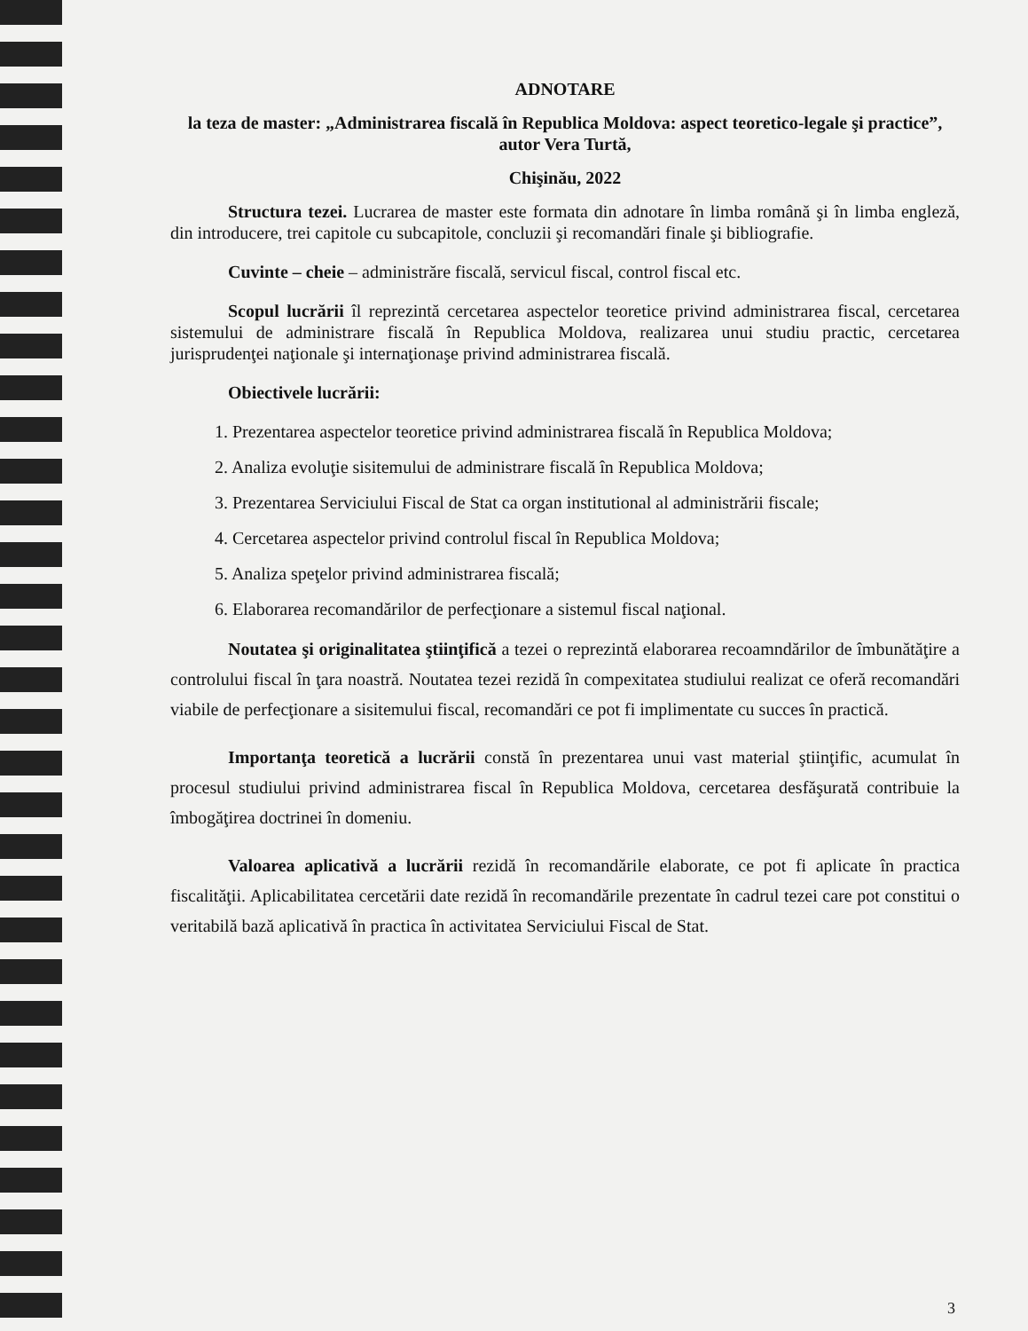ADNOTARE
la teza de master: „Administrarea fiscală în Republica Moldova: aspect teoretico-legale şi practice”, autor Vera Turtă,
Chişinău, 2022
Structura tezei. Lucrarea de master este formata din adnotare în limba română şi în limba engleză, din introducere, trei capitole cu subcapitole, concluzii şi recomandări finale şi bibliografie.
Cuvinte – cheie – administrăre fiscală, servicul fiscal, control fiscal etc.
Scopul lucrării îl reprezintă cercetarea aspectelor teoretice privind administrarea fiscal, cercetarea sistemului de administrare fiscală în Republica Moldova, realizarea unui studiu practic, cercetarea jurisprudenţei naţionale şi internaţionaşe privind administrarea fiscală.
Obiectivele lucrării:
1. Prezentarea aspectelor teoretice privind administrarea fiscală în Republica Moldova;
2. Analiza evoluţie sisitemului de administrare fiscală în Republica Moldova;
3. Prezentarea Serviciului Fiscal de Stat ca organ institutional al administrării fiscale;
4. Cercetarea aspectelor privind controlul fiscal în Republica Moldova;
5. Analiza speţelor privind administrarea fiscală;
6. Elaborarea recomandărilor de perfecţionare a sistemul fiscal naţional.
Noutatea şi originalitatea ştiinţifică a tezei o reprezintă elaborarea recoamndărilor de îmbunătăţire a controlului fiscal în ţara noastră. Noutatea tezei rezidă în compexitatea studiului realizat ce oferă recomandări viabile de perfecţionare a sisitemului fiscal, recomandări ce pot fi implimentate cu succes în practică.
Importanţa teoretică a lucrării constă în prezentarea unui vast material ştiinţific, acumulat în procesul studiului privind administrarea fiscal în Republica Moldova, cercetarea desfăşurată contribuie la îmbogăţirea doctrinei în domeniu.
Valoarea aplicativă a lucrării rezidă în recomandările elaborate, ce pot fi aplicate în practica fiscalităţii. Aplicabilitatea cercetării date rezidă în recomandările prezentate în cadrul tezei care pot constitui o veritabilă bază aplicativă în practica în activitatea Serviciului Fiscal de Stat.
3